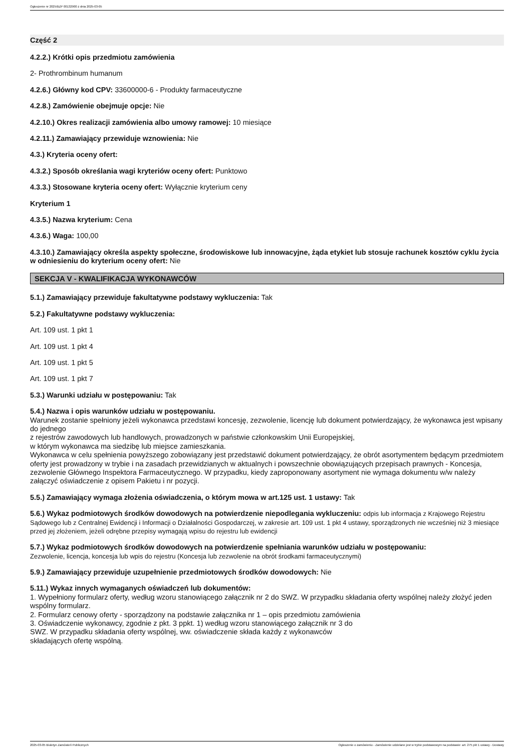Ogłoszenie nr 2025/BZP 00132900 z dnia 2025-03-05
Część 2
4.2.2.) Krótki opis przedmiotu zamówienia
2- Prothrombinum humanum
4.2.6.) Główny kod CPV: 33600000-6 - Produkty farmaceutyczne
4.2.8.) Zamówienie obejmuje opcje: Nie
4.2.10.) Okres realizacji zamówienia albo umowy ramowej: 10 miesiące
4.2.11.) Zamawiający przewiduje wznowienia: Nie
4.3.) Kryteria oceny ofert:
4.3.2.) Sposób określania wagi kryteriów oceny ofert: Punktowo
4.3.3.) Stosowane kryteria oceny ofert: Wyłącznie kryterium ceny
Kryterium 1
4.3.5.) Nazwa kryterium: Cena
4.3.6.) Waga: 100,00
4.3.10.) Zamawiający określa aspekty społeczne, środowiskowe lub innowacyjne, żąda etykiet lub stosuje rachunek kosztów cyklu życia w odniesieniu do kryterium oceny ofert: Nie
SEKCJA V - KWALIFIKACJA WYKONAWCÓW
5.1.) Zamawiający przewiduje fakultatywne podstawy wykluczenia: Tak
5.2.) Fakultatywne podstawy wykluczenia:
Art. 109 ust. 1 pkt 1
Art. 109 ust. 1 pkt 4
Art. 109 ust. 1 pkt 5
Art. 109 ust. 1 pkt 7
5.3.) Warunki udziału w postępowaniu: Tak
5.4.) Nazwa i opis warunków udziału w postępowaniu.
Warunek zostanie spełniony jeżeli wykonawca przedstawi koncesję, zezwolenie, licencję lub dokument potwierdzający, że wykonawca jest wpisany do jednego
z rejestrów zawodowych lub handlowych, prowadzonych w państwie członkowskim Unii Europejskiej,
w którym wykonawca ma siedzibę lub miejsce zamieszkania.
Wykonawca w celu spełnienia powyższego zobowiązany jest przedstawić dokument potwierdzający, że obrót asortymentem będącym przedmiotem oferty jest prowadzony w trybie i na zasadach przewidzianych w aktualnych i powszechnie obowiązujących przepisach prawnych - Koncesja, zezwolenie Głównego Inspektora Farmaceutycznego. W przypadku, kiedy zaproponowany asortyment nie wymaga dokumentu w/w należy załączyć oświadczenie z opisem Pakietu i nr pozycji.
5.5.) Zamawiający wymaga złożenia oświadczenia, o którym mowa w art.125 ust. 1 ustawy: Tak
5.6.) Wykaz podmiotowych środków dowodowych na potwierdzenie niepodlegania wykluczeniu: odpis lub informacja z Krajowego Rejestru Sądowego lub z Centralnej Ewidencji i Informacji o Działalności Gospodarczej, w zakresie art. 109 ust. 1 pkt 4 ustawy, sporządzonych nie wcześniej niż 3 miesiące przed jej złożeniem, jeżeli odrębne przepisy wymagają wpisu do rejestru lub ewidencji
5.7.) Wykaz podmiotowych środków dowodowych na potwierdzenie spełniania warunków udziału w postępowaniu:
Zezwolenie, licencja, koncesja lub wpis do rejestru (Koncesja lub zezwolenie na obrót środkami farmaceutycznymi)
5.9.) Zamawiający przewiduje uzupełnienie przedmiotowych środków dowodowych: Nie
5.11.) Wykaz innych wymaganych oświadczeń lub dokumentów:
1. Wypełniony formularz oferty, według wzoru stanowiącego załącznik nr 2 do SWZ. W przypadku składania oferty wspólnej należy złożyć jeden wspólny formularz.
2. Formularz cenowy oferty - sporządzony na podstawie załącznika nr 1 – opis przedmiotu zamówienia
3. Oświadczenie wykonawcy, zgodnie z pkt. 3 ppkt. 1) według wzoru stanowiącego załącznik nr 3 do
SWZ. W przypadku składania oferty wspólnej, ww. oświadczenie składa każdy z wykonawców
składających ofertę wspólną.
2025-03-05 Biuletyn Zamówień Publicznych Ogłoszenie o zamówieniu - Zamówienie udzielane jest w trybie podstawowym na podstawie: art. 275 pkt 1 ustawy - Dostawy